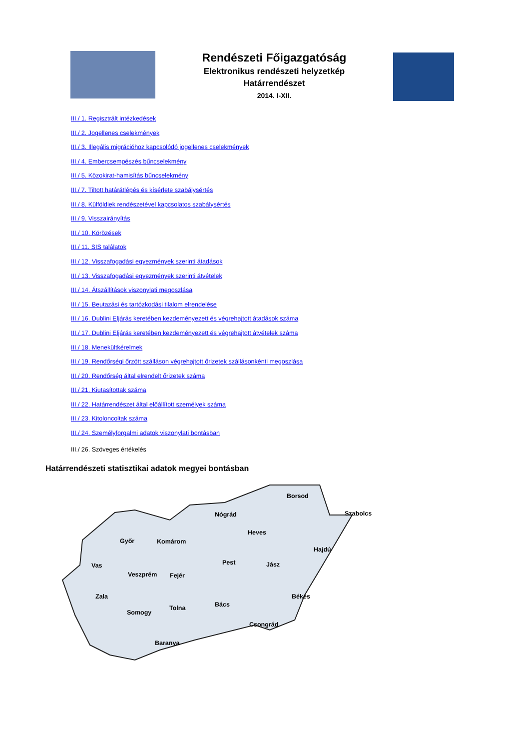Rendészeti Főigazgatóság
Elektronikus rendészeti helyzetkép
Határrendészet
2014. I-XII.
III./ 1. Regisztrált intézkedések
III./ 2. Jogellenes cselekmények
III./ 3. Illegális migrációhoz kapcsolódó jogellenes cselekmények
III./ 4. Embercsempészés bűncselekmény
III./ 5. Közokirat-hamisítás bűncselekmény
III./ 7. Tiltott határátlépés és kísérlete szabálysértés
III./ 8. Külföldiek rendészetével kapcsolatos szabálysértés
III./ 9. Visszairányítás
III./ 10. Körözések
III./ 11. SIS találatok
III./ 12. Visszafogadási egyezmények szerinti átadások
III./ 13. Visszafogadási egyezmények szerinti átvételek
III./ 14. Átszállítások viszonylati megoszlása
III./ 15. Beutazási és tartózkodási tilalom elrendelése
III./ 16. Dublini Eljárás keretében kezdeményezett és végrehajtott átadások száma
III./ 17. Dublini Eljárás keretében kezdeményezett és végrehajtott átvételek száma
III./ 18. Menekültkérelmek
III./ 19. Rendőrségi őrzött szálláson végrehajtott őrizetek szállásonkénti megoszlása
III./ 20. Rendőrség által elrendelt őrizetek száma
III./ 21. Kiutasítottak száma
III./ 22. Határrendészet által előállított személyek száma
III./ 23. Kitoloncoltak száma
III./ 24. Személyforgalmi adatok viszonylati bontásban
III./ 26. Szöveges értékelés
Határrendészeti statisztikai adatok megyei bontásban
Borsod
Szabolcs Nógrád
Heves
Győr Komárom
Hajdú
Pest Jász Vas
Veszprém Fejér
Zala Békés
Bács Tolna
Somogy
Csongrád
Baranya